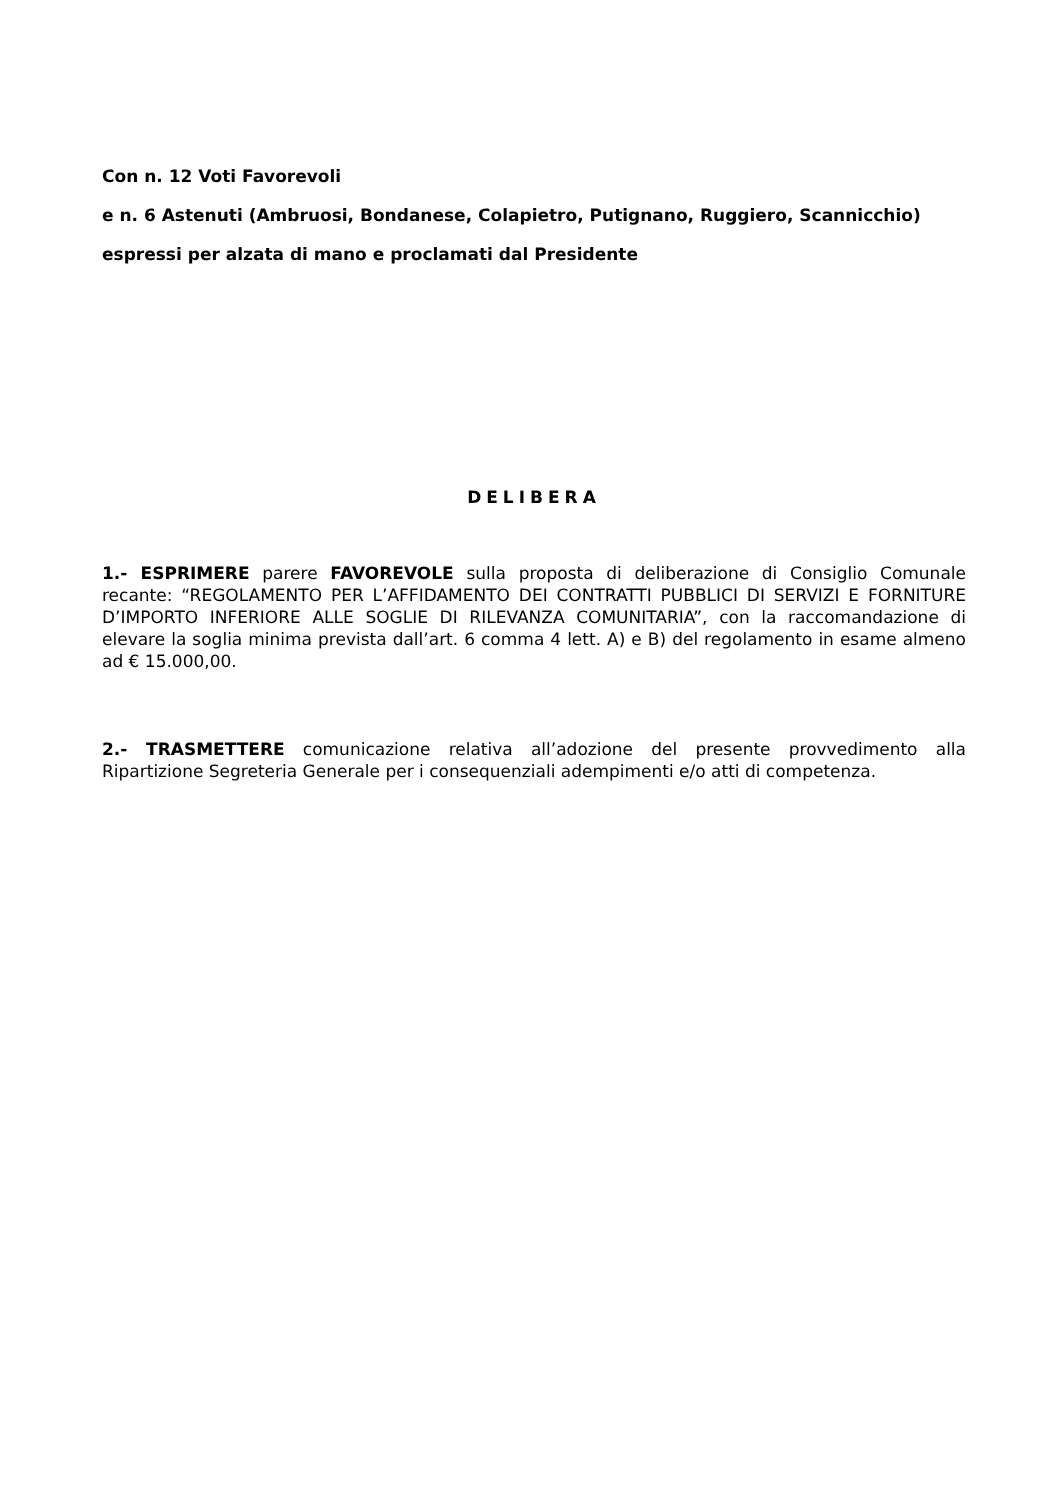Con n. 12 Voti Favorevoli
e n. 6 Astenuti (Ambruosi, Bondanese, Colapietro, Putignano, Ruggiero, Scannicchio)
espressi per alzata di mano e proclamati dal Presidente
DELIBERA
1.- ESPRIMERE parere FAVOREVOLE sulla proposta di deliberazione di Consiglio Comunale recante: “REGOLAMENTO PER L’AFFIDAMENTO DEI CONTRATTI PUBBLICI DI SERVIZI E FORNITURE D’IMPORTO INFERIORE ALLE SOGLIE DI RILEVANZA COMUNITARIA”, con la raccomandazione di elevare la soglia minima prevista dall’art. 6 comma 4 lett. A) e B) del regolamento in esame almeno ad € 15.000,00.
2.- TRASMETTERE comunicazione relativa all’adozione del presente provvedimento alla Ripartizione Segreteria Generale per i consequenziali adempimenti e/o atti di competenza.